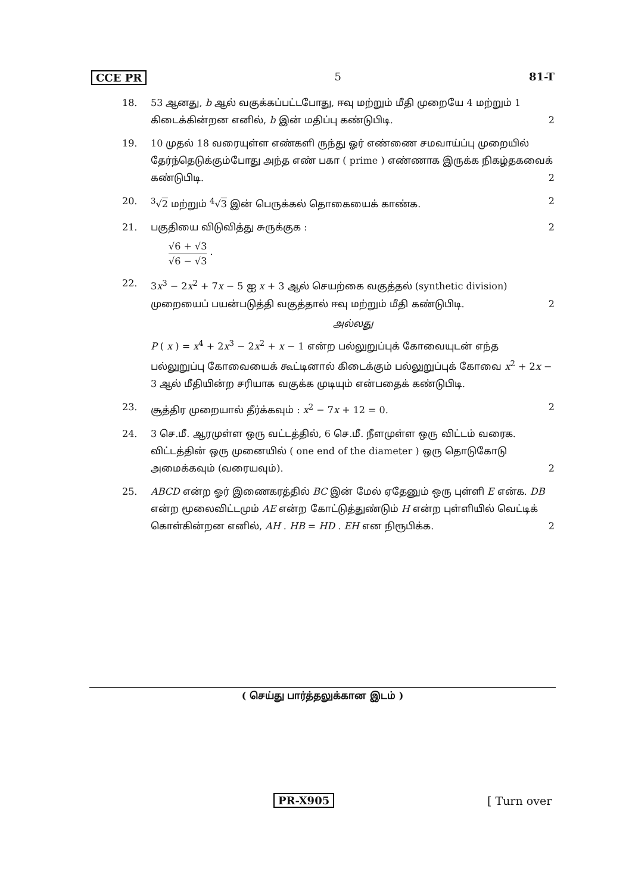CCE PR 5 81-T
18. 53 ஆனது, b ஆல் வகுக்கப்பட்டபோது, ஈவு மற்றும் மீதி முறையே 4 மற்றும் 1 கிடைக்கின்றன எனில், b இன் மதிப்பு கண்டுபிடி. 2
19. 10 முதல் 18 வரையுள்ள எண்களி ருந்து ஓர் எண்ணை சமவாய்ப்பு முறையில் தேர்ந்தெடுக்கும்போது அந்த எண் பகா ( prime ) எண்ணாக இருக்க நிகழ்தகவைக் கண்டுபிடி. 2
20. <sup>3</sup>√2 மற்றும் <sup>4</sup>√3 இன் பெருக்கல் தொகையைக் காண்க. 2
21. பகுதியை விடுவித்து சுருக்குக : 2
√6 + √3 √6 − √3 .
22. 3x<sup>3</sup> − 2x<sup>2</sup> + 7x − 5 ஐ x + 3 ஆல் செயற்கை வகுத்தல் (synthetic division) முறையைப் பயன்படுத்தி வகுத்தால் ஈவு மற்றும் மீதி கண்டுபிடி. 2
அல்லது
P ( x ) = x<sup>4</sup> + 2x<sup>3</sup> − 2x<sup>2</sup> + x − 1 என்ற பல்லுறுப்புக் கோவையுடன் எந்த பல்லுறுப்பு கோவையைக் கூட்டினால் கிடைக்கும் பல்லுறுப்புக் கோவை x<sup>2</sup> + 2x − 3 ஆல் மீதியின்ற சரியாக வகுக்க முடியும் என்பதைக் கண்டுபிடி.
23. சூத்திர முறையால் தீர்க்கவும் : x<sup>2</sup> − 7x + 12 = 0. 2
24. 3 செ.மீ. ஆரமுள்ள ஒரு வட்டத்தில், 6 செ.மீ. நீளமுள்ள ஒரு விட்டம் வரைக. விட்டத்தின் ஒரு முனையில் ( one end of the diameter ) ஒரு தொடுகோடு அமைக்கவும் (வரையவும்). 2
25. ABCD என்ற ஓர் இணைகரத்தில் BC இன் மேல் ஏதேனும் ஒரு புள்ளி E என்க. DB என்ற மூலைவிட்டமும் AE என்ற கோட்டுத்துண்டும் H என்ற புள்ளியில் வெட்டிக் கொள்கின்றன எனில், AH . HB = HD . EH என நிரூபிக்க. 2
( செய்து பார்த்தலுக்கான இடம் )
PR-X905 [ Turn over